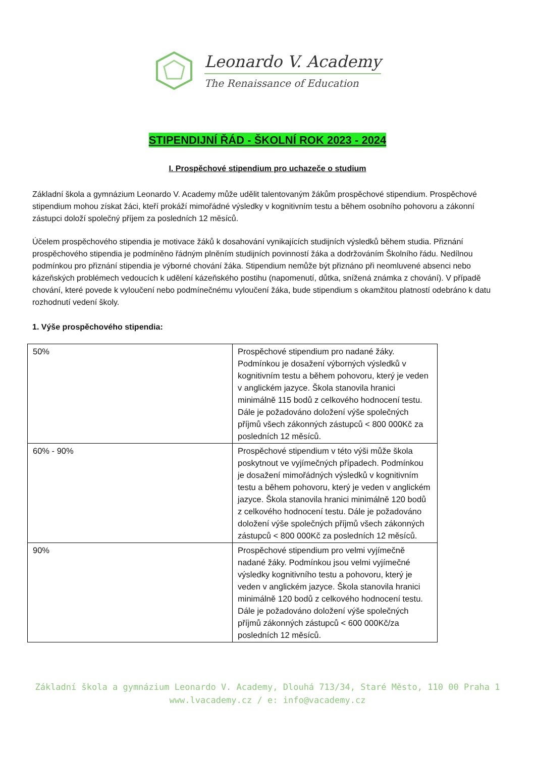Leonardo V. Academy
The Renaissance of Education
STIPENDIJNÍ ŘÁD - ŠKOLNÍ ROK 2023 - 2024
I. Prospěchové stipendium pro uchazeče o studium
Základní škola a gymnázium Leonardo V. Academy může udělit talentovaným žákům prospěchové stipendium. Prospěchové stipendium mohou získat žáci, kteří prokáží mimořádné výsledky v kognitivním testu a během osobního pohovoru a zákonní zástupci doloží společný příjem za posledních 12 měsíců.
Účelem prospěchového stipendia je motivace žáků k dosahování vynikajících studijních výsledků během studia. Přiznání prospěchového stipendia je podmíněno řádným plněním studijních povinností žáka a dodržováním Školního řádu. Nedílnou podmínkou pro přiznání stipendia je výborné chování žáka. Stipendium nemůže být přiznáno při neomluvené absenci nebo kázeňských problémech vedoucích k udělení kázeňského postihu (napomenutí, důtka, snížená známka z chování). V případě chování, které povede k vyloučení nebo podmínečnému vyloučení žáka, bude stipendium s okamžitou platností odebráno k datu rozhodnutí vedení školy.
1. Výše prospěchového stipendia:
| 50% | Prospěchové stipendium pro nadané žáky. Podmínkou je dosažení výborných výsledků v kognitivním testu a během pohovoru, který je veden v anglickém jazyce. Škola stanovila hranici minimálně 115 bodů z celkového hodnocení testu. Dále je požadováno doložení výše společných příjmů všech zákonných zástupců < 800 000Kč za posledních 12 měsíců. |
| 60% - 90% | Prospěchové stipendium v této výši může škola poskytnout ve vyjímečných případech. Podmínkou je dosažení mimořádných výsledků v kognitivním testu a během pohovoru, který je veden v anglickém jazyce. Škola stanovila hranici minimálně 120 bodů z celkového hodnocení testu. Dále je požadováno doložení výše společných příjmů všech zákonných zástupců < 800 000Kč za posledních 12 měsíců. |
| 90% | Prospěchové stipendium pro velmi vyjímečně nadané žáky. Podmínkou jsou velmi vyjímečné výsledky kognitivního testu a pohovoru, který je veden v anglickém jazyce. Škola stanovila hranici minimálně 120 bodů z celkového hodnocení testu. Dále je požadováno doložení výše společných příjmů zákonných zástupců < 600 000Kč/za posledních 12 měsíců. |
Základní škola a gymnázium Leonardo V. Academy, Dlouhá 713/34, Staré Město, 110 00 Praha 1
www.lvacademy.cz / e: info@vacademy.cz